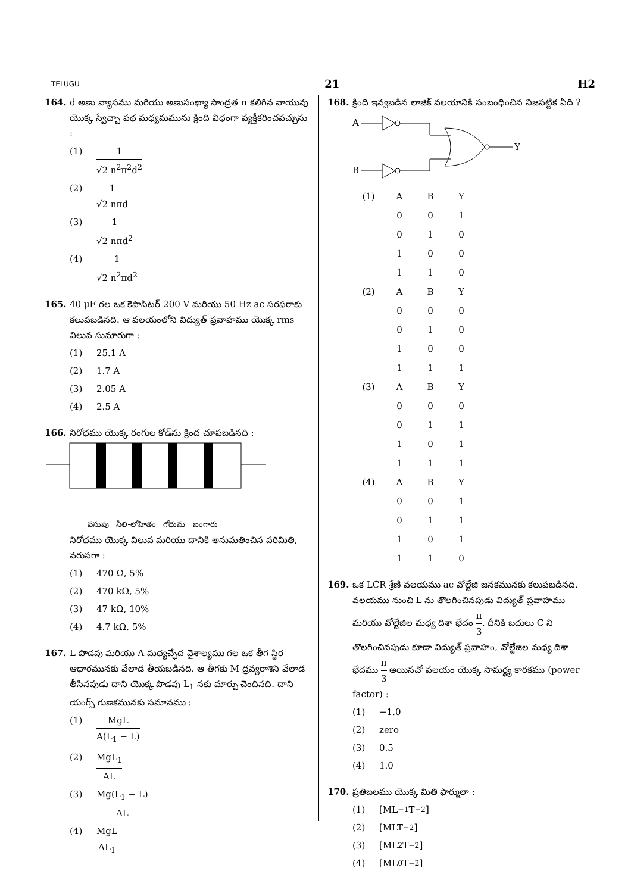TELUGU 21 H2
164. d అణు వ్యాసము మరియు అణుసంఖ్యా సాంద్రత n కలిగిన వాయువు యొక్క స్వేచ్ఛా పథ మధ్యమమును క్రింది విధంగా వ్యక్తీకరించవచ్చును :
(1) 1 √2 n<sup>2</sup>π<sup>2</sup>d<sup>2</sup>
(2) 1 √2 nπd
(3) 1 √2 nπd<sup>2</sup>
(4) 1 √2 n<sup>2</sup>πd<sup>2</sup>
165. 40 μF గల ఒక కెపాసిటర్ 200 V మరియు 50 Hz ac సరఫరాకు కలుపబడినది. ఆ వలయంలోని విద్యుత్ ప్రవాహము యొక్క rms విలువ సుమారుగా :
(1) 25.1 A
(2) 1.7 A
(3) 2.05 A
(4) 2.5 A
166. నిరోధము యొక్క రంగుల కోడ్‌ను క్రింద చూపబడినది :
పసుపు నీలి-లోహితం గోధుమ బంగారు
నిరోధము యొక్క విలువ మరియు దానికి అనుమతించిన పరిమితి, వరుసగా :
(1) 470 Ω, 5%
(2) 470 kΩ, 5%
(3) 47 kΩ, 10%
(4) 4.7 kΩ, 5%
167. L పొడవు మరియు A మధ్యచ్ఛేద వైశాల్యము గల ఒక తీగ స్థిర ఆధారమునకు వేలాడ తీయబడినది. ఆ తీగకు M ద్రవ్యరాశిని వేలాడ తీసినపుడు దాని యొక్క పొడవు L<sub>1</sub> నకు మార్పు చెందినది. దాని యంగ్స్ గుణకమునకు సమానము :
(1) MgL A(L<sub>1</sub> − L)
(2) MgL<sub>1</sub> AL
(3) Mg(L<sub>1</sub> − L) AL
(4) MgL AL<sub>1</sub>
168. క్రింది ఇవ్వబడిన లాజిక్ వలయానికి సంబంధించిన నిజపట్టిక ఏది ?
A
B
Y
| (1) | A | B | Y |
| | 0 | 0 | 1 |
| | 0 | 1 | 0 |
| | 1 | 0 | 0 |
| | 1 | 1 | 0 |
| (2) | A | B | Y |
| | 0 | 0 | 0 |
| | 0 | 1 | 0 |
| | 1 | 0 | 0 |
| | 1 | 1 | 1 |
| (3) | A | B | Y |
| | 0 | 0 | 0 |
| | 0 | 1 | 1 |
| | 1 | 0 | 1 |
| | 1 | 1 | 1 |
| (4) | A | B | Y |
| | 0 | 0 | 1 |
| | 0 | 1 | 1 |
| | 1 | 0 | 1 |
| | 1 | 1 | 0 |
169. ఒక LCR శ్రేణి వలయము ac వోల్టేజి జనకమునకు కలుపబడినది. వలయము నుంచి L ను తొలగించినపుడు విద్యుత్ ప్రవాహము మరియు వోల్టేజిల మధ్య దిశా భేదం π 3. దీనికి బదులు C ని తొలగించినపుడు కూడా విద్యుత్ ప్రవాహం, వోల్టేజిల మధ్య దిశా భేదము π 3 అయినచో వలయం యొక్క సామర్థ్య కారకము (power factor) :
(1) −1.0
(2) zero
(3) 0.5
(4) 1.0
170. ప్రతిబలము యొక్క మితి ఫార్ములా :
(1) [ML<sup>−1</sup>T<sup>−2</sup>]
(2) [MLT<sup>−2</sup>]
(3) [ML<sup>2</sup>T<sup>−2</sup>]
(4) [ML<sup>0</sup>T<sup>−2</sup>]